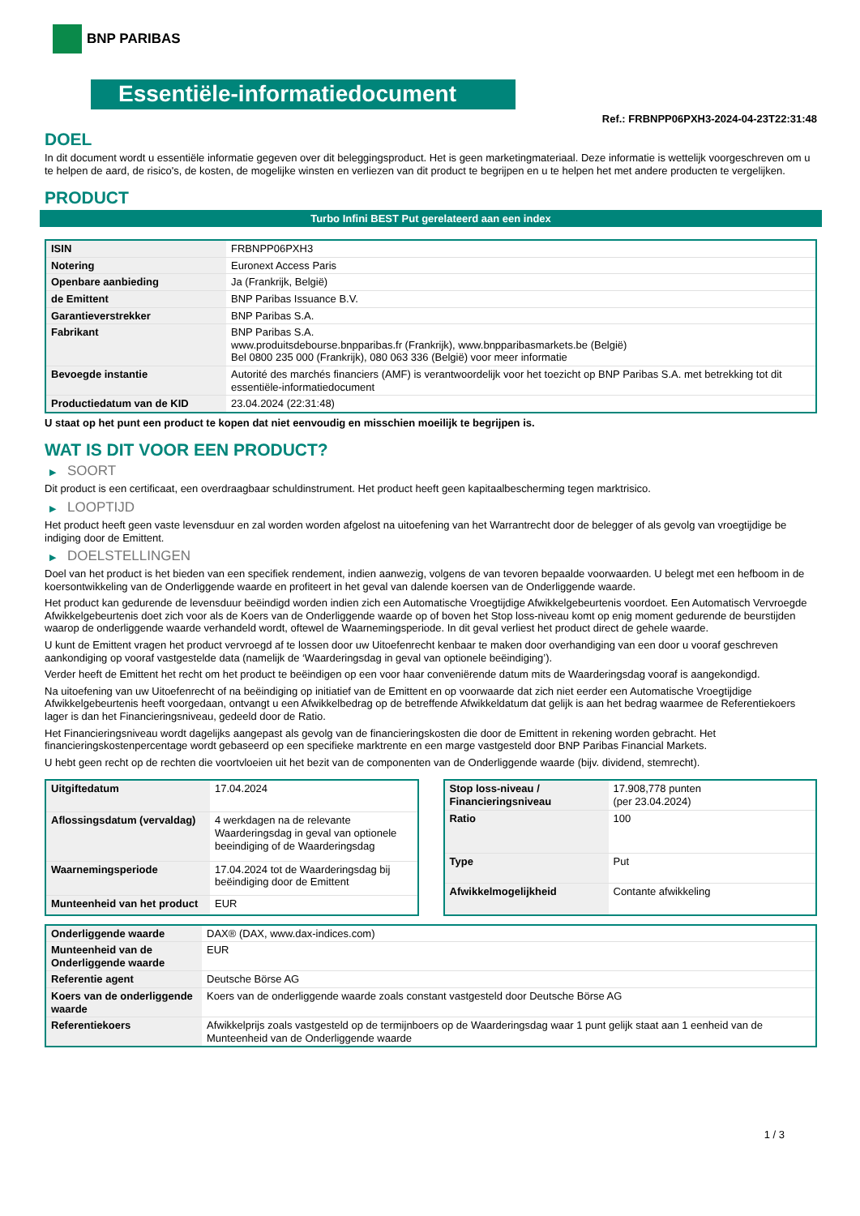BNP PARIBAS
Essentiële-informatiedocument
Ref.: FRBNPP06PXH3-2024-04-23T22:31:48
DOEL
In dit document wordt u essentiële informatie gegeven over dit beleggingsproduct. Het is geen marketingmateriaal. Deze informatie is wettelijk voorgeschreven om u te helpen de aard, de risico's, de kosten, de mogelijke winsten en verliezen van dit product te begrijpen en u te helpen het met andere producten te vergelijken.
PRODUCT
Turbo Infini BEST Put gerelateerd aan een index
| ISIN | FRBNPP06PXH3 |
| Notering | Euronext Access Paris |
| Openbare aanbieding | Ja (Frankrijk, België) |
| de Emittent | BNP Paribas Issuance B.V. |
| Garantieverstrekker | BNP Paribas S.A. |
| Fabrikant | BNP Paribas S.A. www.produitsdebourse.bnpparibas.fr (Frankrijk), www.bnpparibasmarkets.be (België) Bel 0800 235 000 (Frankrijk), 080 063 336 (België) voor meer informatie |
| Bevoegde instantie | Autorité des marchés financiers (AMF) is verantwoordelijk voor het toezicht op BNP Paribas S.A. met betrekking tot dit essentiële-informatiedocument |
| Productiedatum van de KID | 23.04.2024 (22:31:48) |
U staat op het punt een product te kopen dat niet eenvoudig en misschien moeilijk te begrijpen is.
WAT IS DIT VOOR EEN PRODUCT?
▶ SOORT
Dit product is een certificaat, een overdraagbaar schuldinstrument. Het product heeft geen kapitaalbescherming tegen marktrisico.
▶ LOOPTIJD
Het product heeft geen vaste levensduur en zal worden worden afgelost na uitoefening van het Warrantrecht door de belegger of als gevolg van vroegtijdige be indiging door de Emittent.
▶ DOELSTELLINGEN
Doel van het product is het bieden van een specifiek rendement, indien aanwezig, volgens de van tevoren bepaalde voorwaarden. U belegt met een hefboom in de koersontwikkeling van de Onderliggende waarde en profiteert in het geval van dalende koersen van de Onderliggende waarde.
Het product kan gedurende de levensduur beëindigd worden indien zich een Automatische Vroegtijdige Afwikkelgebeurtenis voordoet. Een Automatisch Vervroegde Afwikkelgebeurtenis doet zich voor als de Koers van de Onderliggende waarde op of boven het Stop loss-niveau komt op enig moment gedurende de beurstijden waarop de onderliggende waarde verhandeld wordt, oftewel de Waarnemingsperiode. In dit geval verliest het product direct de gehele waarde.
U kunt de Emittent vragen het product vervroegd af te lossen door uw Uitoefenrecht kenbaar te maken door overhandiging van een door u vooraf geschreven aankondiging op vooraf vastgestelde data (namelijk de ‘Waarderingsdag in geval van optionele beëindiging’).
Verder heeft de Emittent het recht om het product te beëindigen op een voor haar conveniërende datum mits de Waarderingsdag vooraf is aangekondigd.
Na uitoefening van uw Uitoefenrecht of na beëindiging op initiatief van de Emittent en op voorwaarde dat zich niet eerder een Automatische Vroegtijdige Afwikkelgebeurtenis heeft voorgedaan, ontvangt u een Afwikkelbedrag op de betreffende Afwikkeldatum dat gelijk is aan het bedrag waarmee de Referentiekoers lager is dan het Financieringsniveau, gedeeld door de Ratio.
Het Financieringsniveau wordt dagelijks aangepast als gevolg van de financieringskosten die door de Emittent in rekening worden gebracht. Het financieringskostenpercentage wordt gebaseerd op een specifieke marktrente en een marge vastgesteld door BNP Paribas Financial Markets.
U hebt geen recht op de rechten die voortvloeien uit het bezit van de componenten van de Onderliggende waarde (bijv. dividend, stemrecht).
| Uitgiftedatum | 17.04.2024 |
| Aflossingsdatum (vervaldag) | 4 werkdagen na de relevante Waarderingsdag in geval van optionele beeindiging of de Waarderingsdag |
| Waarnemingsperiode | 17.04.2024 tot de Waarderingsdag bij beëindiging door de Emittent |
| Munteenheid van het product | EUR |
| Stop loss-niveau / Financieringsniveau | 17.908,778 punten (per 23.04.2024) |
| Ratio | 100 |
| Type | Put |
| Afwikkelmogelijkheid | Contante afwikkeling |
| Onderliggende waarde | DAX® (DAX, www.dax-indices.com) |
| Munteenheid van de Onderliggende waarde | EUR |
| Referentie agent | Deutsche Börse AG |
| Koers van de onderliggende waarde | Koers van de onderliggende waarde zoals constant vastgesteld door Deutsche Börse AG |
| Referentiekoers | Afwikkelprijs zoals vastgesteld op de termijnboers op de Waarderingsdag waar 1 punt gelijk staat aan 1 eenheid van de Munteenheid van de Onderliggende waarde |
1 / 3